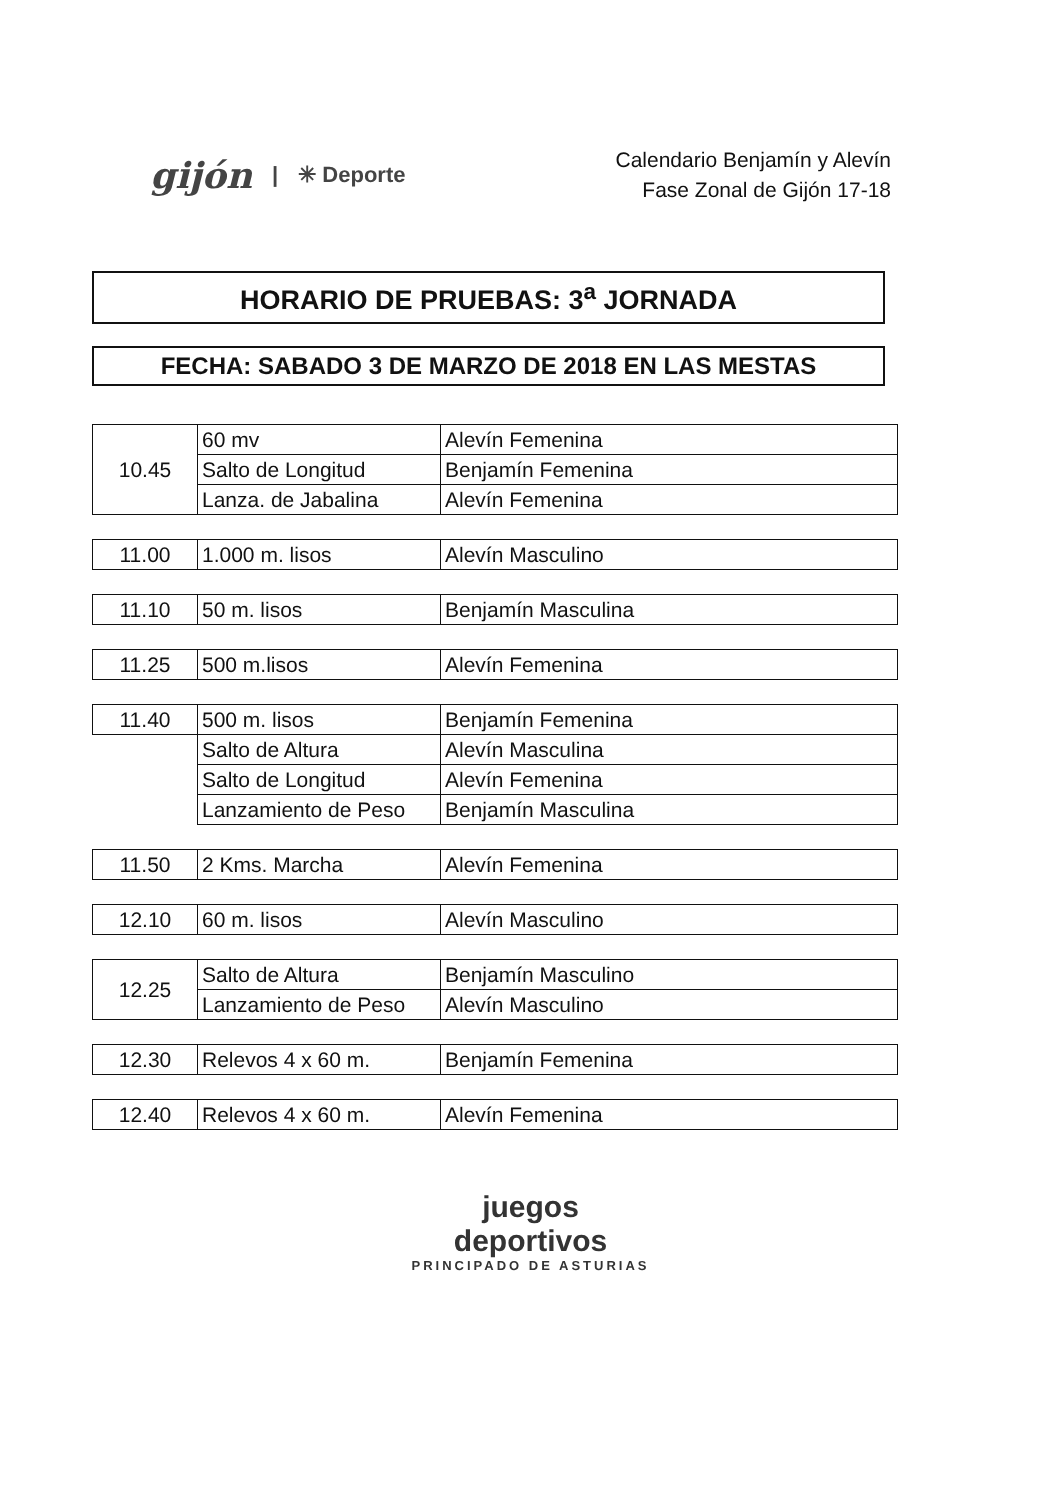gijón | ✳ Deporte
Calendario Benjamín y Alevín
Fase Zonal de Gijón 17-18
HORARIO DE PRUEBAS: 3<sup>a</sup> JORNADA
FECHA: SABADO 3 DE MARZO DE 2018 EN LAS MESTAS
| 10.45 | 60 mv | Alevín Femenina |
| | Salto de Longitud | Benjamín Femenina |
| | Lanza. de Jabalina | Alevín Femenina |
| 11.00 | 1.000 m. lisos | Alevín Masculino |
| 11.10 | 50 m. lisos | Benjamín Masculina |
| 11.25 | 500 m.lisos | Alevín Femenina |
| 11.40 | 500 m. lisos | Benjamín Femenina |
| | Salto de Altura | Alevín Masculina |
| | Salto de Longitud | Alevín Femenina |
| | Lanzamiento de Peso | Benjamín Masculina |
| 11.50 | 2 Kms. Marcha | Alevín Femenina |
| 12.10 | 60 m. lisos | Alevín Masculino |
| 12.25 | Salto de Altura | Benjamín Masculino |
| | Lanzamiento de Peso | Alevín Masculino |
| 12.30 | Relevos 4 x 60 m. | Benjamín Femenina |
| 12.40 | Relevos 4 x 60 m. | Alevín Femenina |
juegos
deportivos
PRINCIPADO DE ASTURIAS